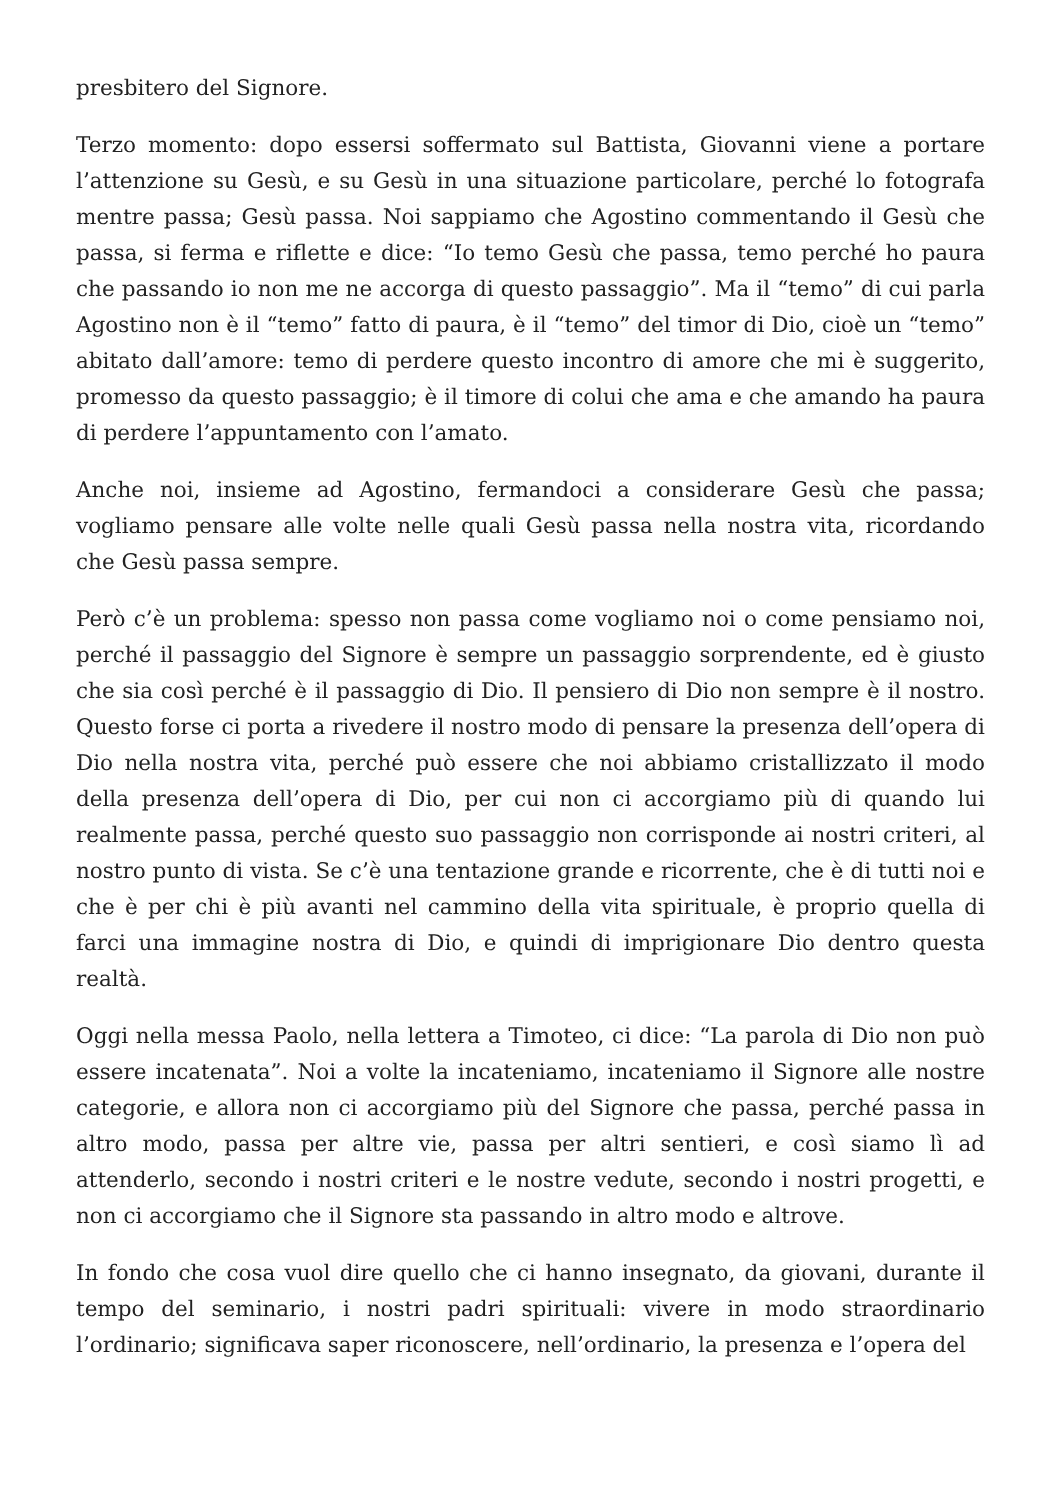presbitero del Signore.
Terzo momento: dopo essersi soffermato sul Battista, Giovanni viene a portare l’attenzione su Gesù, e su Gesù in una situazione particolare, perché lo fotografa mentre passa; Gesù passa. Noi sappiamo che Agostino commentando il Gesù che passa, si ferma e riflette e dice: “Io temo Gesù che passa, temo perché ho paura che passando io non me ne accorga di questo passaggio”. Ma il “temo” di cui parla Agostino non è il “temo” fatto di paura, è il “temo” del timor di Dio, cioè un “temo” abitato dall’amore: temo di perdere questo incontro di amore che mi è suggerito, promesso da questo passaggio; è il timore di colui che ama e che amando ha paura di perdere l’appuntamento con l’amato.
Anche noi, insieme ad Agostino, fermandoci a considerare Gesù che passa; vogliamo pensare alle volte nelle quali Gesù passa nella nostra vita, ricordando che Gesù passa sempre.
Però c’è un problema: spesso non passa come vogliamo noi o come pensiamo noi, perché il passaggio del Signore è sempre un passaggio sorprendente, ed è giusto che sia così perché è il passaggio di Dio. Il pensiero di Dio non sempre è il nostro. Questo forse ci porta a rivedere il nostro modo di pensare la presenza dell’opera di Dio nella nostra vita, perché può essere che noi abbiamo cristallizzato il modo della presenza dell’opera di Dio, per cui non ci accorgiamo più di quando lui realmente passa, perché questo suo passaggio non corrisponde ai nostri criteri, al nostro punto di vista. Se c’è una tentazione grande e ricorrente, che è di tutti noi e che è per chi è più avanti nel cammino della vita spirituale, è proprio quella di farci una immagine nostra di Dio, e quindi di imprigionare Dio dentro questa realtà.
Oggi nella messa Paolo, nella lettera a Timoteo, ci dice: “La parola di Dio non può essere incatenata”. Noi a volte la incateniamo, incateniamo il Signore alle nostre categorie, e allora non ci accorgiamo più del Signore che passa, perché passa in altro modo, passa per altre vie, passa per altri sentieri, e così siamo lì ad attenderlo, secondo i nostri criteri e le nostre vedute, secondo i nostri progetti, e non ci accorgiamo che il Signore sta passando in altro modo e altrove.
In fondo che cosa vuol dire quello che ci hanno insegnato, da giovani, durante il tempo del seminario, i nostri padri spirituali: vivere in modo straordinario l’ordinario; significava saper riconoscere, nell’ordinario, la presenza e l’opera del